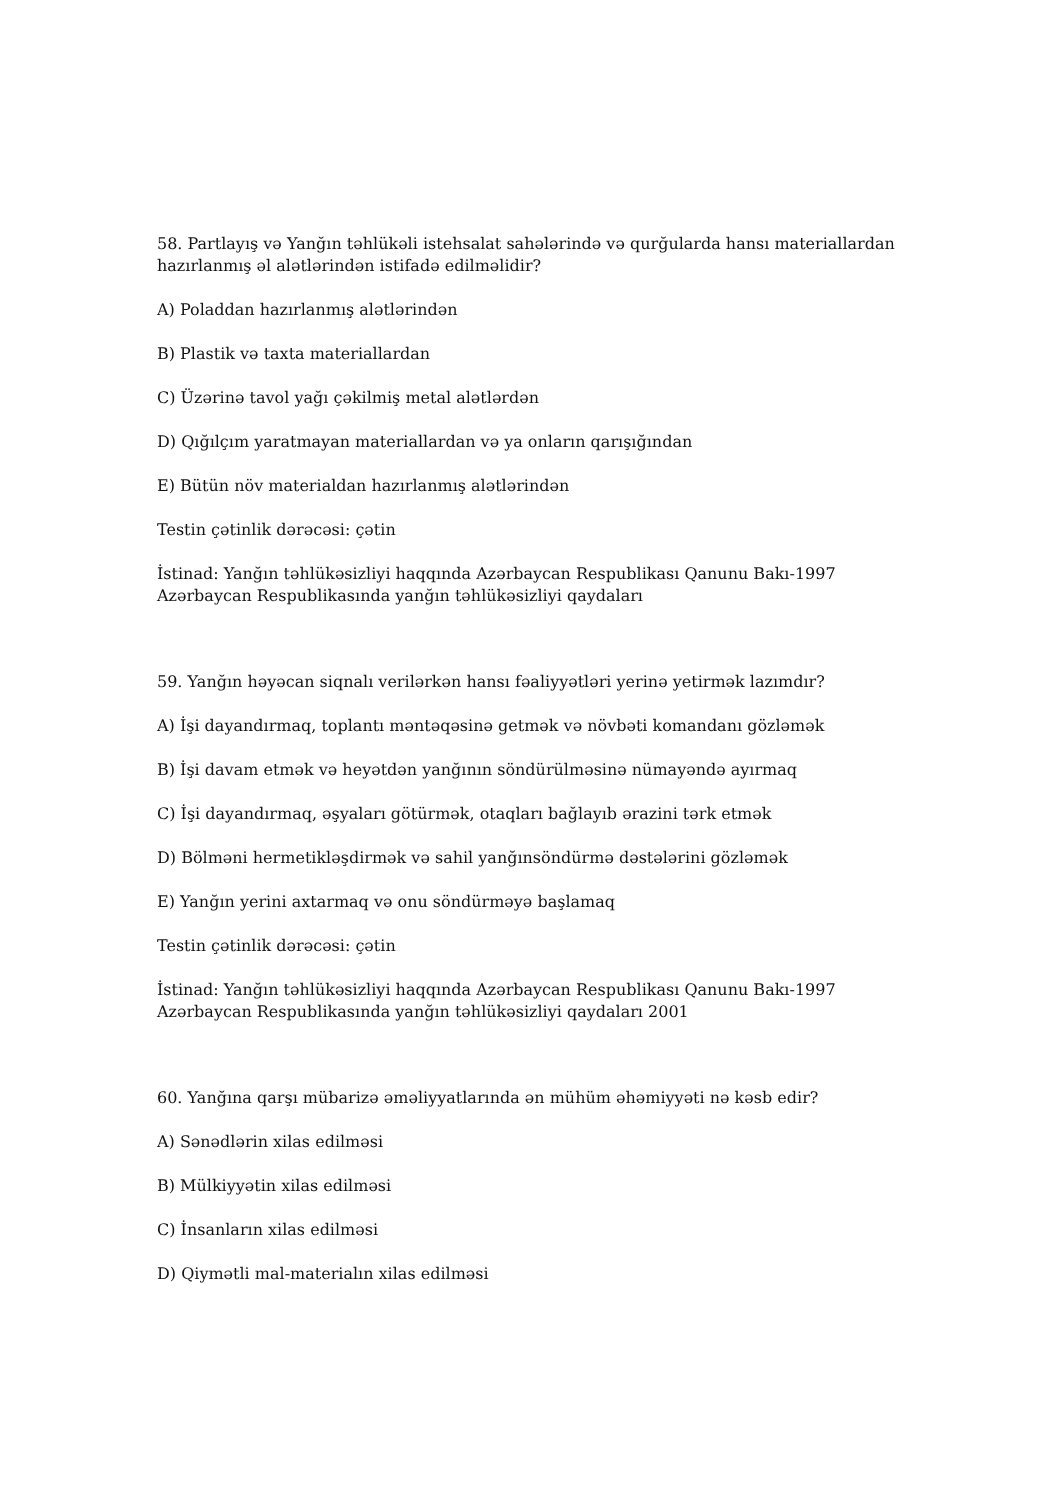58. Partlayış və Yanğın təhlükəli istehsalat sahələrində və qurğularda hansı materiallardan hazırlanmış əl alətlərindən istifadə edilməlidir?
A) Poladdan hazırlanmış alətlərindən
B) Plastik və taxta materiallardan
C) Üzərinə tavol yağı çəkilmiş metal alətlərdən
D) Qığılçım yaratmayan materiallardan və ya onların qarışığından
E) Bütün növ materialdan hazırlanmış alətlərindən
Testin çətinlik dərəcəsi: çətin
İstinad: Yanğın təhlükəsizliyi haqqında Azərbaycan Respublikası Qanunu Bakı-1997
Azərbaycan Respublikasında yanğın təhlükəsizliyi qaydaları
59. Yanğın həyəcan siqnalı verilərkən hansı fəaliyyətləri yerinə yetirmək lazımdır?
A) İşi dayandırmaq, toplantı məntəqəsinə getmək və növbəti komandanı gözləmək
B) İşi davam etmək və heyətdən yanğının söndürülməsinə nümayəndə ayırmaq
C) İşi dayandırmaq, əşyaları götürmək, otaqları bağlayıb ərazini tərk etmək
D) Bölməni hermetikləşdirmək və sahil yanğınsöndürmə dəstələrini gözləmək
E) Yanğın yerini axtarmaq və onu söndürməyə başlamaq
Testin çətinlik dərəcəsi: çətin
İstinad: Yanğın təhlükəsizliyi haqqında Azərbaycan Respublikası Qanunu Bakı-1997
Azərbaycan Respublikasında yanğın təhlükəsizliyi qaydaları 2001
60. Yanğına qarşı mübarizə əməliyyatlarında ən mühüm əhəmiyyəti nə kəsb edir?
A) Sənədlərin xilas edilməsi
B) Mülkiyyətin xilas edilməsi
C) İnsanların xilas edilməsi
D) Qiymətli mal-materialın xilas edilməsi